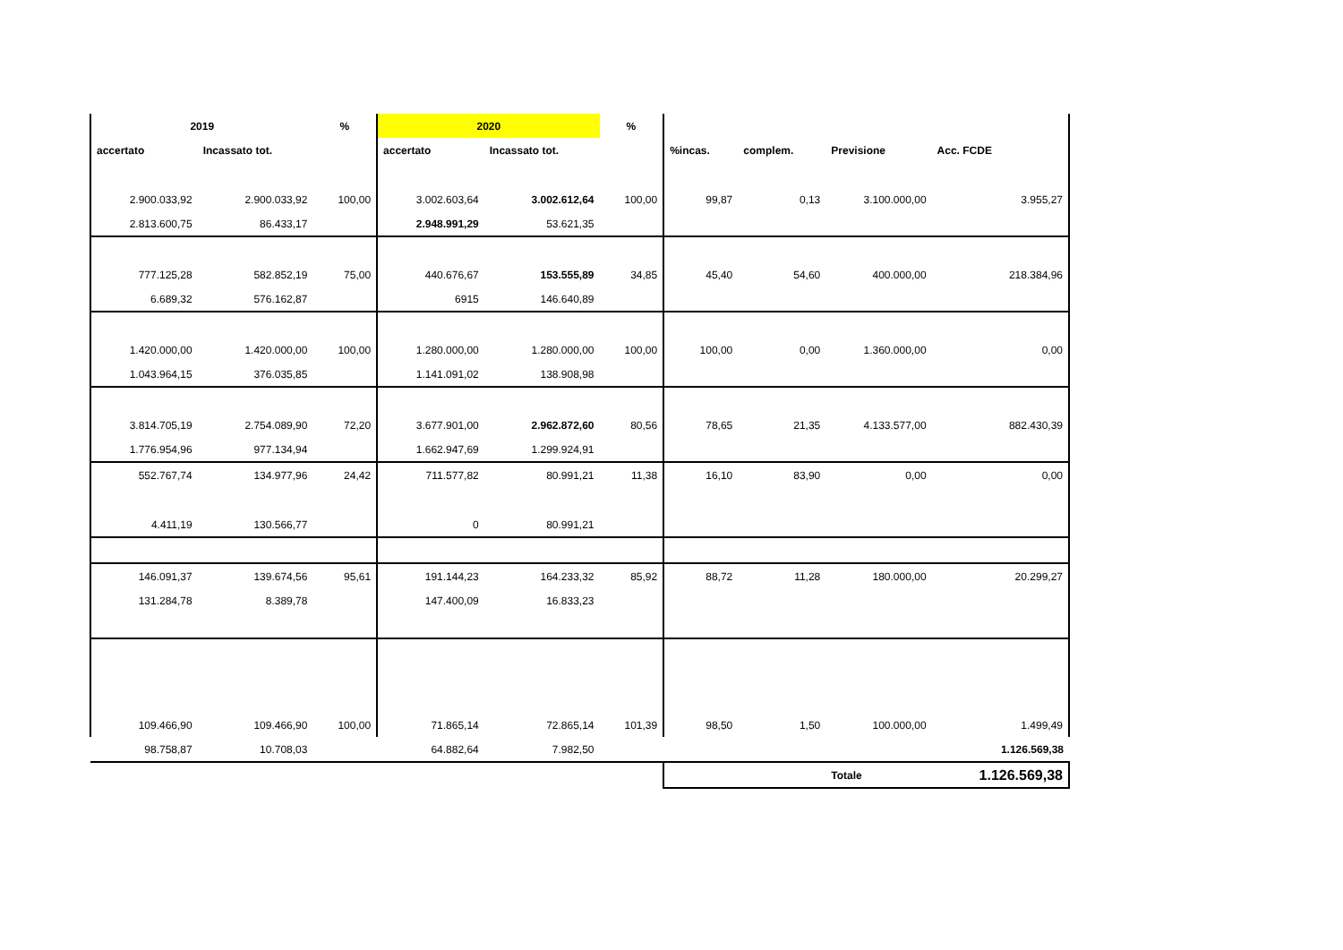| 2019 | | % | 2020 | | % | | | | |
| --- | --- | --- | --- | --- | --- | --- | --- | --- | --- |
| accertato | Incassato tot. | | accertato | Incassato tot. | | %incas. | complem. | Previsione | Acc. FCDE |
| 2.900.033,92 | 2.900.033,92 | 100,00 | 3.002.603,64 | 3.002.612,64 | 100,00 | 99,87 | 0,13 | 3.100.000,00 | 3.955,27 |
| 2.813.600,75 | 86.433,17 | | 2.948.991,29 | 53.621,35 | | | | | |
| 777.125,28 | 582.852,19 | 75,00 | 440.676,67 | 153.555,89 | 34,85 | 45,40 | 54,60 | 400.000,00 | 218.384,96 |
| 6.689,32 | 576.162,87 | | 6915 | 146.640,89 | | | | | |
| 1.420.000,00 | 1.420.000,00 | 100,00 | 1.280.000,00 | 1.280.000,00 | 100,00 | 100,00 | 0,00 | 1.360.000,00 | 0,00 |
| 1.043.964,15 | 376.035,85 | | 1.141.091,02 | 138.908,98 | | | | | |
| 3.814.705,19 | 2.754.089,90 | 72,20 | 3.677.901,00 | 2.962.872,60 | 80,56 | 78,65 | 21,35 | 4.133.577,00 | 882.430,39 |
| 1.776.954,96 | 977.134,94 | | 1.662.947,69 | 1.299.924,91 | | | | | |
| 552.767,74 | 134.977,96 | 24,42 | 711.577,82 | 80.991,21 | 11,38 | 16,10 | 83,90 | 0,00 | 0,00 |
| 4.411,19 | 130.566,77 | | 0 | 80.991,21 | | | | | |
| 146.091,37 | 139.674,56 | 95,61 | 191.144,23 | 164.233,32 | 85,92 | 88,72 | 11,28 | 180.000,00 | 20.299,27 |
| 131.284,78 | 8.389,78 | | 147.400,09 | 16.833,23 | | | | | |
| 109.466,90 | 109.466,90 | 100,00 | 71.865,14 | 72.865,14 | 101,39 | 98,50 | 1,50 | 100.000,00 | 1.499,49 |
| 98.758,87 | 10.708,03 | | 64.882,64 | 7.982,50 | | | | | 1.126.569,38 |
| | | | | | | | | Totale | 1.126.569,38 |